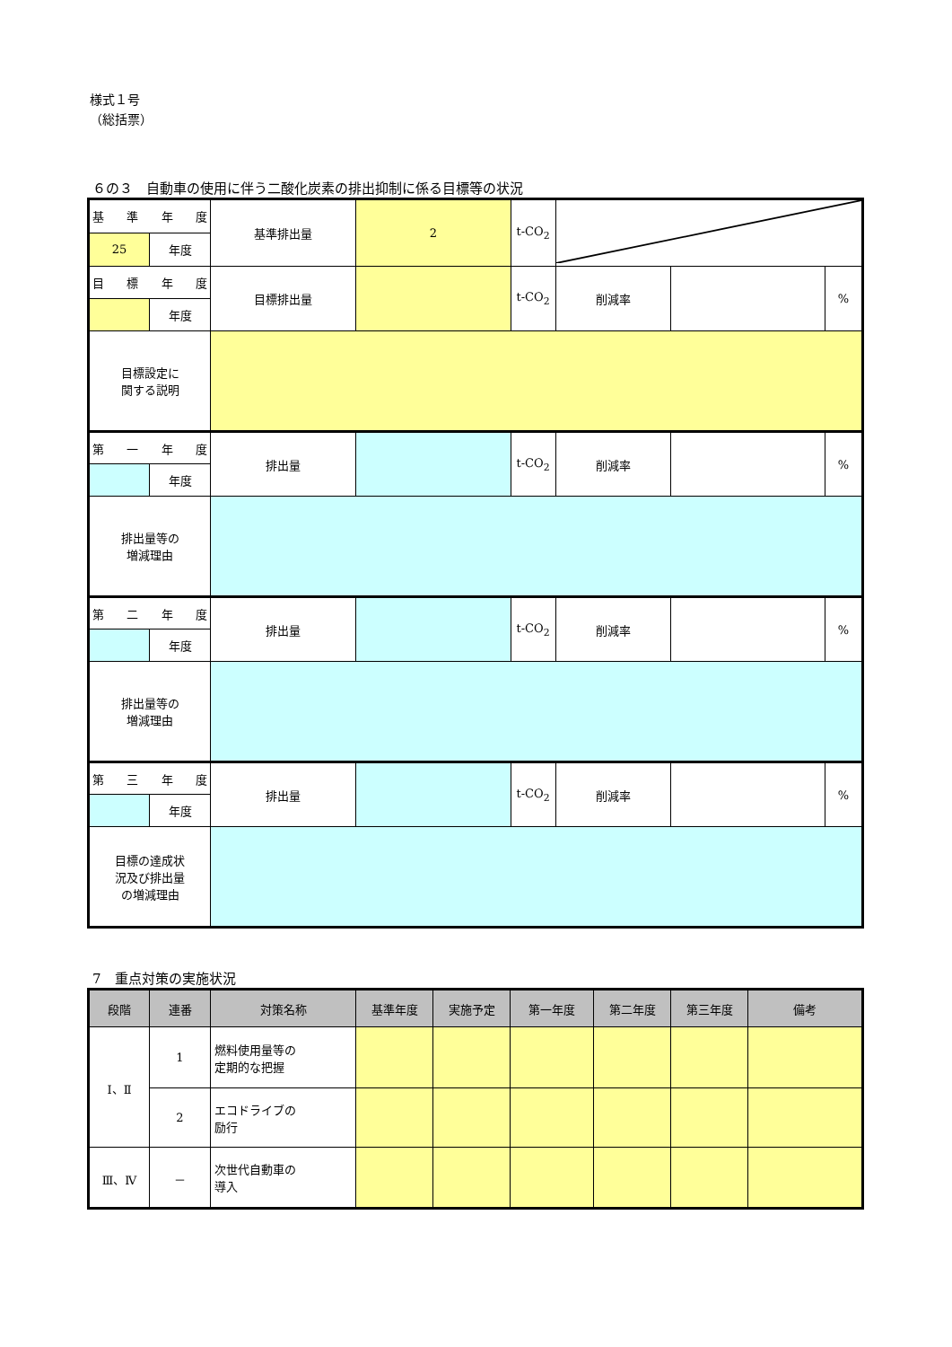様式１号
（総括票）
６の３　自動車の使用に伴う二酸化炭素の排出抑制に係る目標等の状況
| 基 準 年 度 | | 基準排出量 | 2 | t-CO<sub>2</sub> | | | |
| 25 | 年度 | | | | | | |
| 目 標 年 度 | | 目標排出量 | | t-CO<sub>2</sub> | 削減率 | | % |
| | 年度 | | | | | | |
| 目標設定に 関する説明 | | | | | | | |
| 第 一 年 度 | | 排出量 | | t-CO<sub>2</sub> | 削減率 | | % |
| | 年度 | | | | | | |
| 排出量等の 増減理由 | | | | | | | |
| 第 二 年 度 | | 排出量 | | t-CO<sub>2</sub> | 削減率 | | % |
| | 年度 | | | | | | |
| 排出量等の 増減理由 | | | | | | | |
| 第 三 年 度 | | 排出量 | | t-CO<sub>2</sub> | 削減率 | | % |
| | 年度 | | | | | | |
| 目標の達成状 況及び排出量 の増減理由 | | | | | | | |
7　重点対策の実施状況
| 段階 | 連番 | 対策名称 | 基準年度 | 実施予定 | 第一年度 | 第二年度 | 第三年度 | 備考 |
| --- | --- | --- | --- | --- | --- | --- | --- | --- |
| Ⅰ、Ⅱ | 1 | 燃料使用量等の 定期的な把握 | | | | | | |
| | 2 | エコドライブの 励行 | | | | | | |
| Ⅲ、Ⅳ | － | 次世代自動車の 導入 | | | | | | |